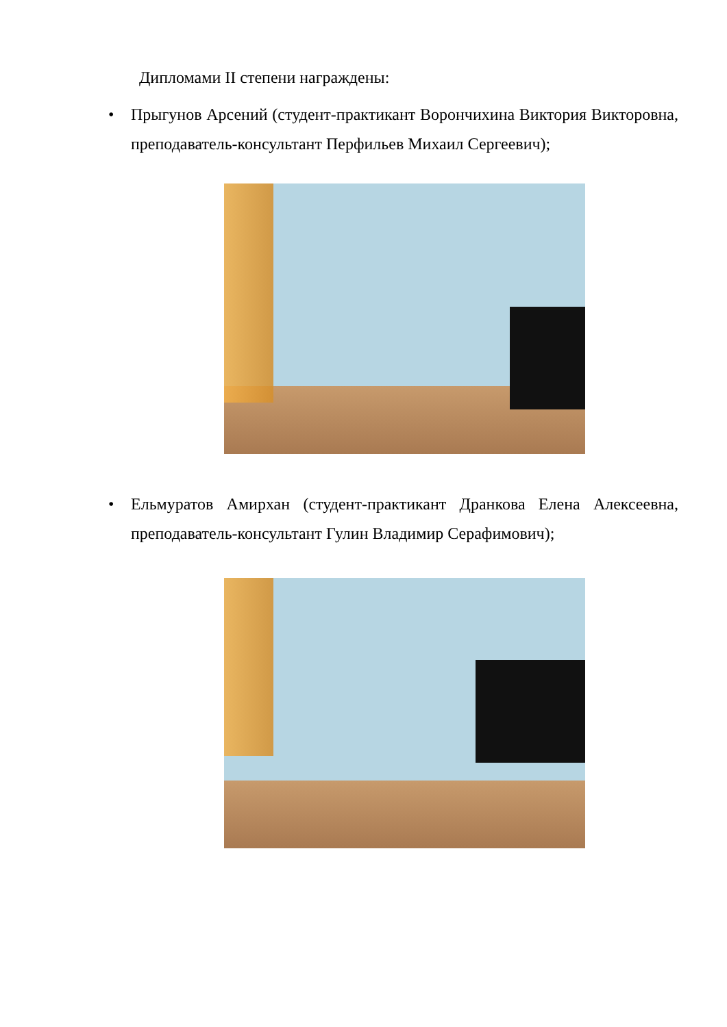Дипломами II степени награждены:
• Прыгунов Арсений (студент-практикант Ворончихина Виктория Викторовна, преподаватель-консультант Перфильев Михаил Сергеевич);
• Ельмуратов Амирхан (студент-практикант Дранкова Елена Алексеевна, преподаватель-консультант Гулин Владимир Серафимович);